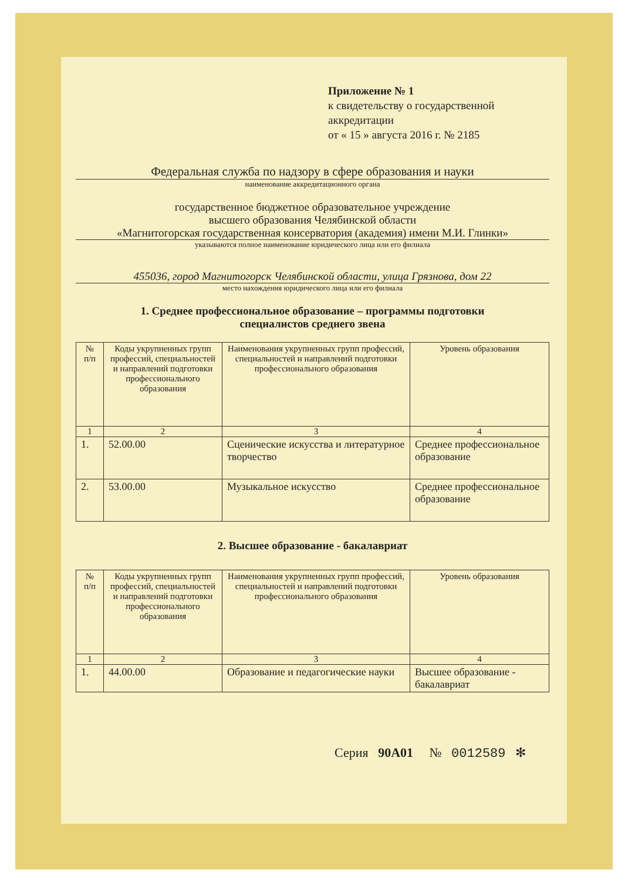Приложение № 1
к свидетельству о государственной
аккредитации
от « 15 » августа 2016 г. № 2185
Федеральная служба по надзору в сфере образования и науки
наименование аккредитационного органа
государственное бюджетное образовательное учреждение
высшего образования Челябинской области
«Магнитогорская государственная консерватория (академия) имени М.И. Глинки»
указываются полное наименование юридического лица или его филиала
455036, город Магнитогорск Челябинской области, улица Грязнова, дом 22
место нахождения юридического лица или его филиала
1. Среднее профессиональное образование – программы подготовки
специалистов среднего звена
| № п/п | Коды укрупненных групп профессий, специальностей и направлений подготовки профессионального образования | Наименования укрупненных групп профессий, специальностей и направлений подготовки профессионального образования | Уровень образования |
| --- | --- | --- | --- |
| 1 | 2 | 3 | 4 |
| 1. | 52.00.00 | Сценические искусства и литературное творчество | Среднее профессиональное образование |
| 2. | 53.00.00 | Музыкальное искусство | Среднее профессиональное образование |
2. Высшее образование - бакалавриат
| № п/п | Коды укрупненных групп профессий, специальностей и направлений подготовки профессионального образования | Наименования укрупненных групп профессий, специальностей и направлений подготовки профессионального образования | Уровень образования |
| --- | --- | --- | --- |
| 1 | 2 | 3 | 4 |
| 1. | 44.00.00 | Образование и педагогические науки | Высшее образование - бакалавриат |
Серия 90А01 № 0012589 ✻